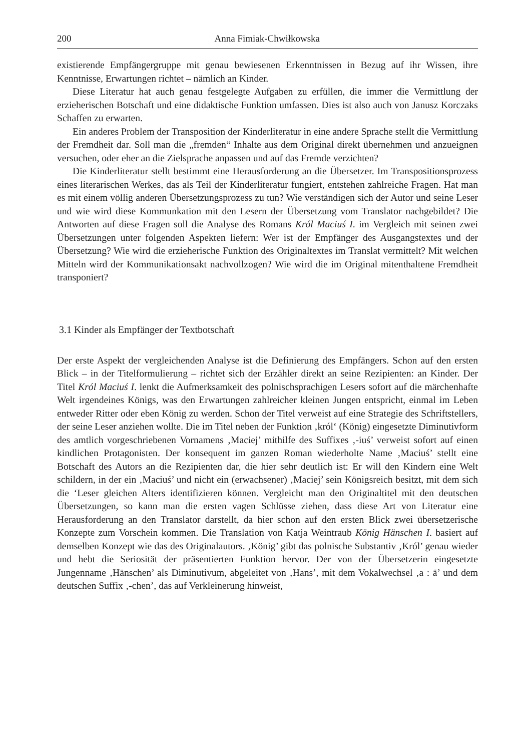200 Anna Fimiak-Chwiłkowska
existierende Empfängergruppe mit genau bewiesenen Erkenntnissen in Bezug auf ihr Wissen, ihre Kenntnisse, Erwartungen richtet – nämlich an Kinder.
Diese Literatur hat auch genau festgelegte Aufgaben zu erfüllen, die immer die Vermittlung der erzieherischen Botschaft und eine didaktische Funktion umfassen. Dies ist also auch von Janusz Korczaks Schaffen zu erwarten.
Ein anderes Problem der Transposition der Kinderliteratur in eine andere Sprache stellt die Vermittlung der Fremdheit dar. Soll man die „fremden“ Inhalte aus dem Original direkt übernehmen und anzueignen versuchen, oder eher an die Zielsprache anpassen und auf das Fremde verzichten?
Die Kinderliteratur stellt bestimmt eine Herausforderung an die Übersetzer. Im Transpositionsprozess eines literarischen Werkes, das als Teil der Kinderliteratur fungiert, entstehen zahlreiche Fragen. Hat man es mit einem völlig anderen Übersetzungsprozess zu tun? Wie verständigen sich der Autor und seine Leser und wie wird diese Kommunkation mit den Lesern der Übersetzung vom Translator nachgebildet? Die Antworten auf diese Fragen soll die Analyse des Romans Król Maciuś I. im Vergleich mit seinen zwei Übersetzungen unter folgenden Aspekten liefern: Wer ist der Empfänger des Ausgangstextes und der Übersetzung? Wie wird die erzieherische Funktion des Originaltextes im Translat vermittelt? Mit welchen Mitteln wird der Kommunikationsakt nachvollzogen? Wie wird die im Original mitenthaltene Fremdheit transponiert?
3.1 Kinder als Empfänger der Textbotschaft
Der erste Aspekt der vergleichenden Analyse ist die Definierung des Empfängers. Schon auf den ersten Blick – in der Titelformulierung – richtet sich der Erzähler direkt an seine Rezipienten: an Kinder. Der Titel Król Maciuś I. lenkt die Aufmerksamkeit des polnischsprachigen Lesers sofort auf die märchenhafte Welt irgendeines Königs, was den Erwartungen zahlreicher kleinen Jungen entspricht, einmal im Leben entweder Ritter oder eben König zu werden. Schon der Titel verweist auf eine Strategie des Schriftstellers, der seine Leser anziehen wollte. Die im Titel neben der Funktion ‚król‘ (König) eingesetzte Diminutivform des amtlich vorgeschriebenen Vornamens ‚Maciej’ mithilfe des Suffixes ‚-iuś’ verweist sofort auf einen kindlichen Protagonisten. Der konsequent im ganzen Roman wiederholte Name ‚Maciuś’ stellt eine Botschaft des Autors an die Rezipienten dar, die hier sehr deutlich ist: Er will den Kindern eine Welt schildern, in der ein ‚Maciuś’ und nicht ein (erwachsener) ‚Maciej’ sein Königsreich besitzt, mit dem sich die ‘Leser gleichen Alters identifizieren können. Vergleicht man den Originaltitel mit den deutschen Übersetzungen, so kann man die ersten vagen Schlüsse ziehen, dass diese Art von Literatur eine Herausforderung an den Translator darstellt, da hier schon auf den ersten Blick zwei übersetzerische Konzepte zum Vorschein kommen. Die Translation von Katja Weintraub König Hänschen I. basiert auf demselben Konzept wie das des Originalautors. ‚König’ gibt das polnische Substantiv ‚Król’ genau wieder und hebt die Seriosität der präsentierten Funktion hervor. Der von der Übersetzerin eingesetzte Jungenname ‚Hänschen’ als Diminutivum, abgeleitet von ‚Hans’, mit dem Vokalwechsel ‚a : ä’ und dem deutschen Suffix ‚-chen’, das auf Verkleinerung hinweist,